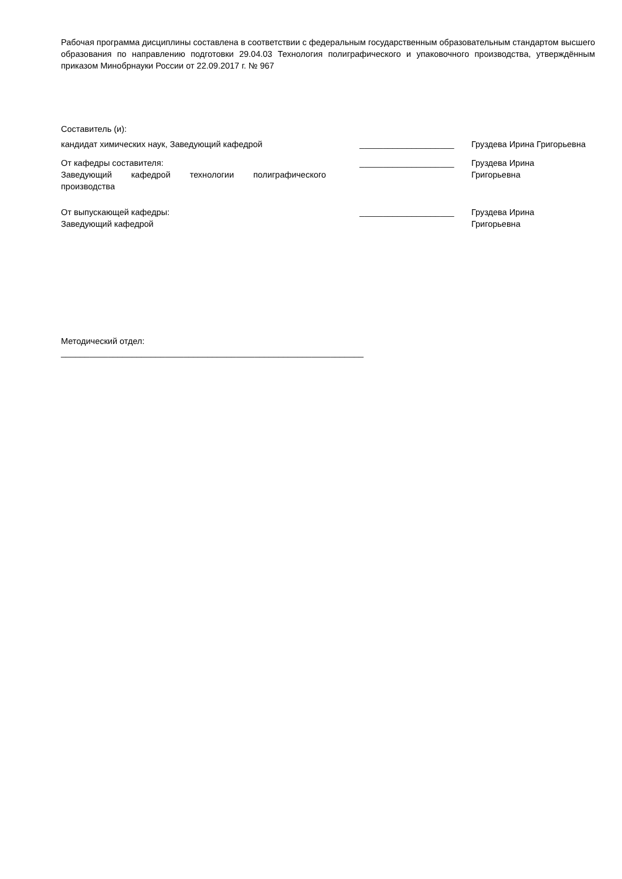Рабочая программа дисциплины составлена в соответствии с федеральным государственным образовательным стандартом высшего образования по направлению подготовки 29.04.03 Технология полиграфического и упаковочного производства, утверждённым приказом Минобрнауки России от 22.09.2017 г. № 967
Составитель (и):
кандидат химических наук, Заведующий кафедрой ____________________ Груздева Ирина Григорьевна
От кафедры составителя:
Заведующий кафедрой технологии полиграфического производства
____________________ Груздева Ирина
Григорьевна
От выпускающей кафедры:
Заведующий кафедрой
____________________ Груздева Ирина
Григорьевна
Методический отдел:
________________________________________________________________